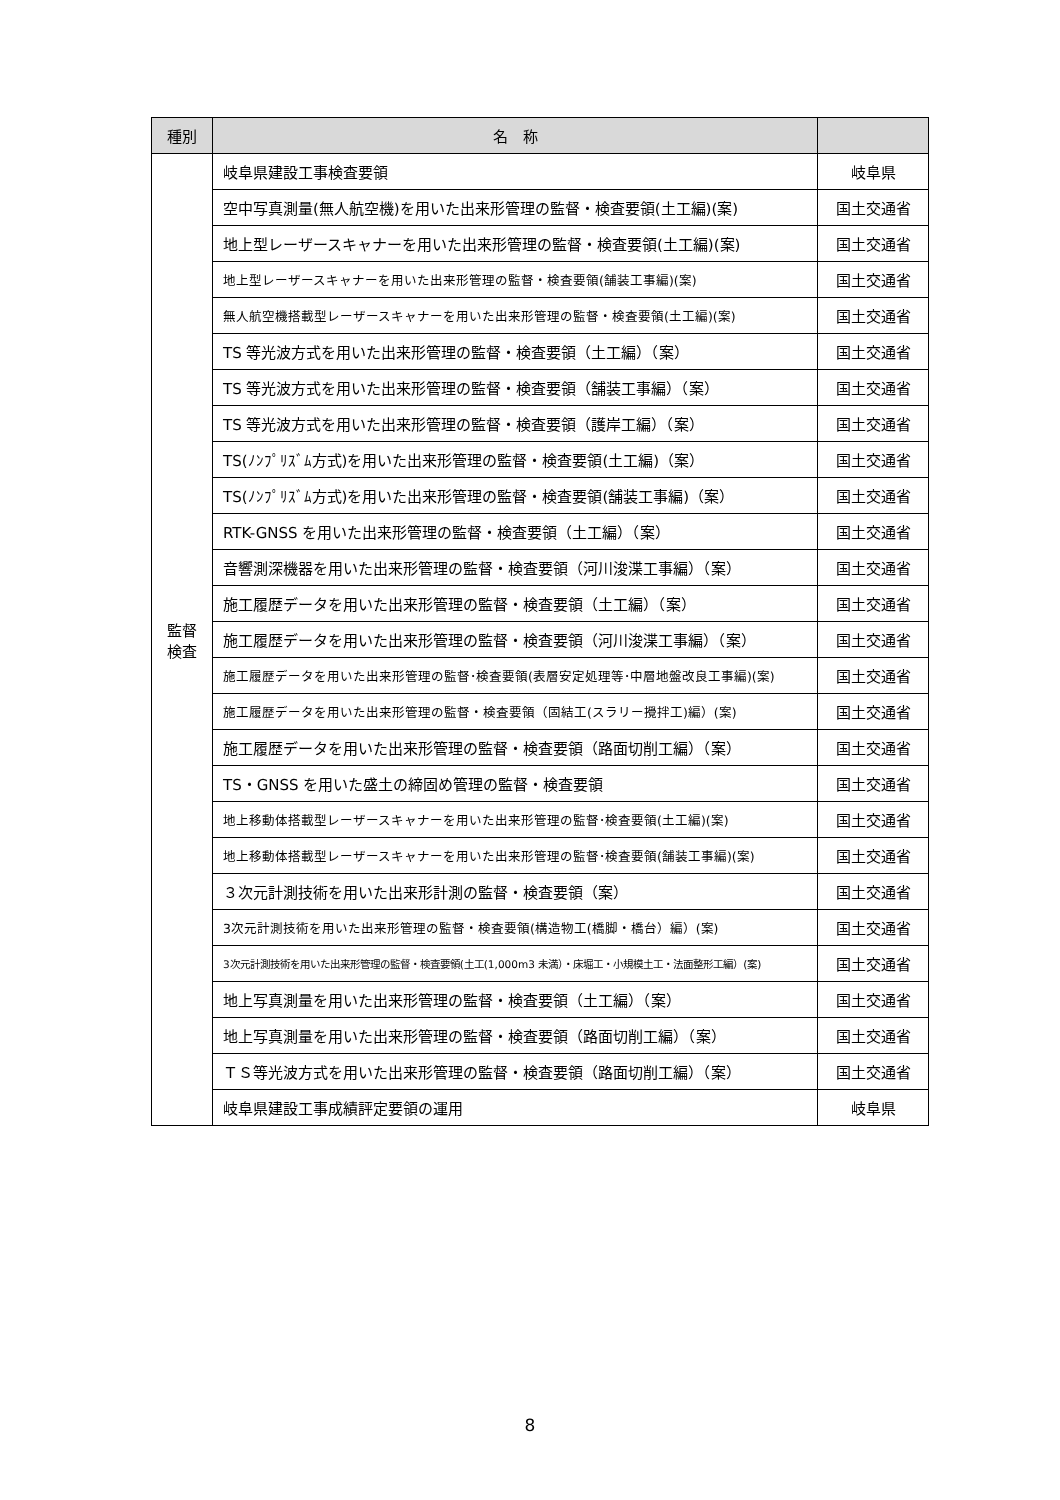| 種別 | 名 称 | |
| --- | --- | --- |
| 監督 検査 | 岐阜県建設工事検査要領 | 岐阜県 |
| | 空中写真測量(無人航空機)を用いた出来形管理の監督・検査要領(土工編)(案) | 国土交通省 |
| | 地上型レーザースキャナーを用いた出来形管理の監督・検査要領(土工編)(案) | 国土交通省 |
| | 地上型レーザースキャナーを用いた出来形管理の監督・検査要領(舗装工事編)(案) | 国土交通省 |
| | 無人航空機搭載型レーザースキャナーを用いた出来形管理の監督・検査要領(土工編)(案) | 国土交通省 |
| | TS 等光波方式を用いた出来形管理の監督・検査要領（土工編）（案） | 国土交通省 |
| | TS 等光波方式を用いた出来形管理の監督・検査要領（舗装工事編）（案） | 国土交通省 |
| | TS 等光波方式を用いた出来形管理の監督・検査要領（護岸工編）（案） | 国土交通省 |
| | TS(ﾉﾝﾌﾟﾘｽﾞﾑ方式)を用いた出来形管理の監督・検査要領(土工編)（案） | 国土交通省 |
| | TS(ﾉﾝﾌﾟﾘｽﾞﾑ方式)を用いた出来形管理の監督・検査要領(舗装工事編)（案） | 国土交通省 |
| | RTK-GNSS を用いた出来形管理の監督・検査要領（土工編）（案） | 国土交通省 |
| | 音響測深機器を用いた出来形管理の監督・検査要領（河川浚渫工事編）（案） | 国土交通省 |
| | 施工履歴データを用いた出来形管理の監督・検査要領（土工編）（案） | 国土交通省 |
| | 施工履歴データを用いた出来形管理の監督・検査要領（河川浚渫工事編）（案） | 国土交通省 |
| | 施工履歴データを用いた出来形管理の監督･検査要領(表層安定処理等･中層地盤改良工事編)(案) | 国土交通省 |
| | 施工履歴データを用いた出来形管理の監督・検査要領（固結工(スラリー攪拌工)編）(案) | 国土交通省 |
| | 施工履歴データを用いた出来形管理の監督・検査要領（路面切削工編）（案） | 国土交通省 |
| | TS・GNSS を用いた盛土の締固め管理の監督・検査要領 | 国土交通省 |
| | 地上移動体搭載型レーザースキャナーを用いた出来形管理の監督･検査要領(土工編)(案) | 国土交通省 |
| | 地上移動体搭載型レーザースキャナーを用いた出来形管理の監督･検査要領(舗装工事編)(案) | 国土交通省 |
| | ３次元計測技術を用いた出来形計測の監督・検査要領（案） | 国土交通省 |
| | 3次元計測技術を用いた出来形管理の監督・検査要領(構造物工(橋脚・橋台）編）(案) | 国土交通省 |
| | 3次元計測技術を用いた出来形管理の監督・検査要領(土工(1,000m3 未満）・床堀工・小規模土工・法面整形工編）(案) | 国土交通省 |
| | 地上写真測量を用いた出来形管理の監督・検査要領（土工編）（案） | 国土交通省 |
| | 地上写真測量を用いた出来形管理の監督・検査要領（路面切削工編）（案） | 国土交通省 |
| | ＴＳ等光波方式を用いた出来形管理の監督・検査要領（路面切削工編）（案） | 国土交通省 |
| | 岐阜県建設工事成績評定要領の運用 | 岐阜県 |
8